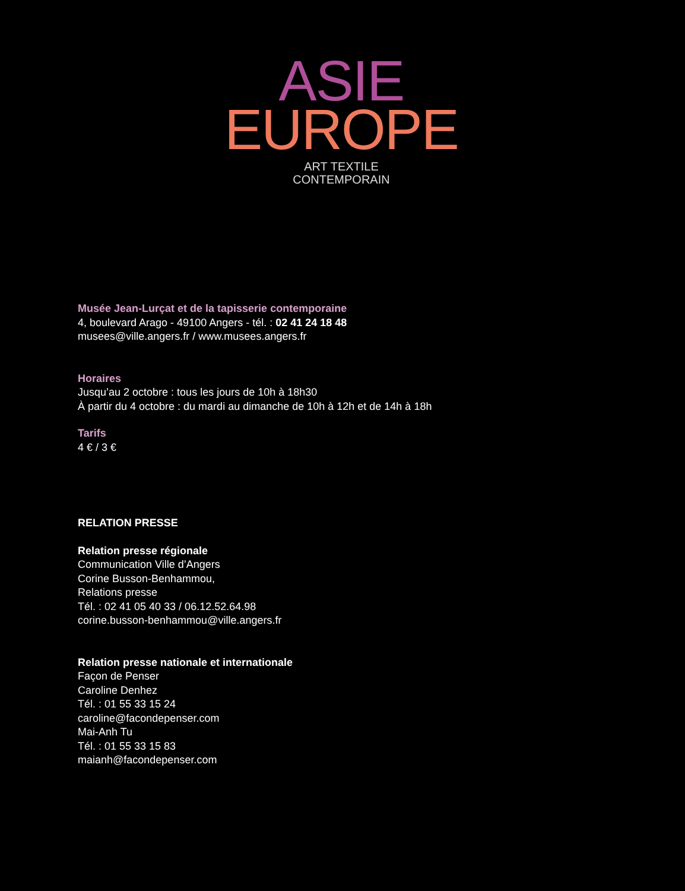ASIE
EUROPE
ART TEXTILE
CONTEMPORAIN
Musée Jean-Lurçat et de la tapisserie contemporaine
4, boulevard Arago - 49100 Angers - tél. : 02 41 24 18 48
musees@ville.angers.fr / www.musees.angers.fr
Horaires
Jusqu’au 2 octobre : tous les jours de 10h à 18h30
À partir du 4 octobre : du mardi au dimanche de 10h à 12h et de 14h à 18h
Tarifs
4 € / 3 €
RELATION PRESSE
Relation presse régionale
Communication Ville d’Angers
Corine Busson-Benhammou,
Relations presse
Tél. : 02 41 05 40 33 / 06.12.52.64.98
corine.busson-benhammou@ville.angers.fr
Relation presse nationale et internationale
Façon de Penser
Caroline Denhez
Tél. : 01 55 33 15 24
caroline@facondepenser.com
Mai-Anh Tu
Tél. : 01 55 33 15 83
maianh@facondepenser.com